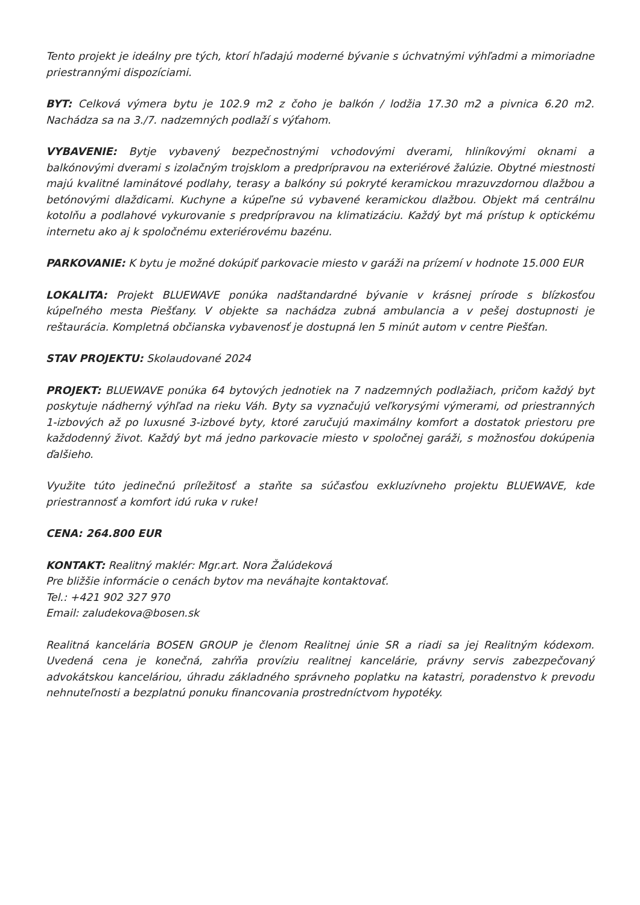Tento projekt je ideálny pre tých, ktorí hľadajú moderné bývanie s úchvatnými výhľadmi a mimoriadne priestrannými dispozíciami.
BYT: Celková výmera bytu je 102.9 m2 z čoho je balkón / lodžia 17.30 m2 a pivnica 6.20 m2. Nachádza sa na 3./7. nadzemných podlaží s výťahom.
VYBAVENIE: Bytje vybavený bezpečnostnými vchodovými dverami, hliníkovými oknami a balkónovými dverami s izolačným trojsklom a predprípravou na exteriérové žalúzie. Obytné miestnosti majú kvalitné laminátové podlahy, terasy a balkóny sú pokryté keramickou mrazuvzdornou dlažbou a betónovými dlaždicami. Kuchyne a kúpeľne sú vybavené keramickou dlažbou. Objekt má centrálnu kotolňu a podlahové vykurovanie s predprípravou na klimatizáciu. Každý byt má prístup k optickému internetu ako aj k spoločnému exteriérovému bazénu.
PARKOVANIE: K bytu je možné dokúpiť parkovacie miesto v garáži na prízemí v hodnote 15.000 EUR
LOKALITA: Projekt BLUEWAVE ponúka nadštandardné bývanie v krásnej prírode s blízkosťou kúpeľného mesta Piešťany. V objekte sa nachádza zubná ambulancia a v pešej dostupnosti je reštaurácia. Kompletná občianska vybavenosť je dostupná len 5 minút autom v centre Piešťan.
STAV PROJEKTU: Skolaudované 2024
PROJEKT: BLUEWAVE ponúka 64 bytových jednotiek na 7 nadzemných podlažiach, pričom každý byt poskytuje nádherný výhľad na rieku Váh. Byty sa vyznačujú veľkorysými výmerami, od priestranných 1-izbových až po luxusné 3-izbové byty, ktoré zaručujú maximálny komfort a dostatok priestoru pre každodenný život. Každý byt má jedno parkovacie miesto v spoločnej garáži, s možnosťou dokúpenia ďalšieho.
Využite túto jedinečnú príležitosť a staňte sa súčasťou exkluzívneho projektu BLUEWAVE, kde priestrannosť a komfort idú ruka v ruke!
CENA: 264.800 EUR
KONTAKT: Realitný maklér: Mgr.art. Nora Žalúdeková
Pre bližšie informácie o cenách bytov ma neváhajte kontaktovať.
Tel.: +421 902 327 970
Email: zaludekova@bosen.sk
Realitná kancelária BOSEN GROUP je členom Realitnej únie SR a riadi sa jej Realitným kódexom. Uvedená cena je konečná, zahŕňa províziu realitnej kancelárie, právny servis zabezpečovaný advokátskou kanceláriou, úhradu základného správneho poplatku na katastri, poradenstvo k prevodu nehnuteľnosti a bezplatnú ponuku financovania prostredníctvom hypotéky.